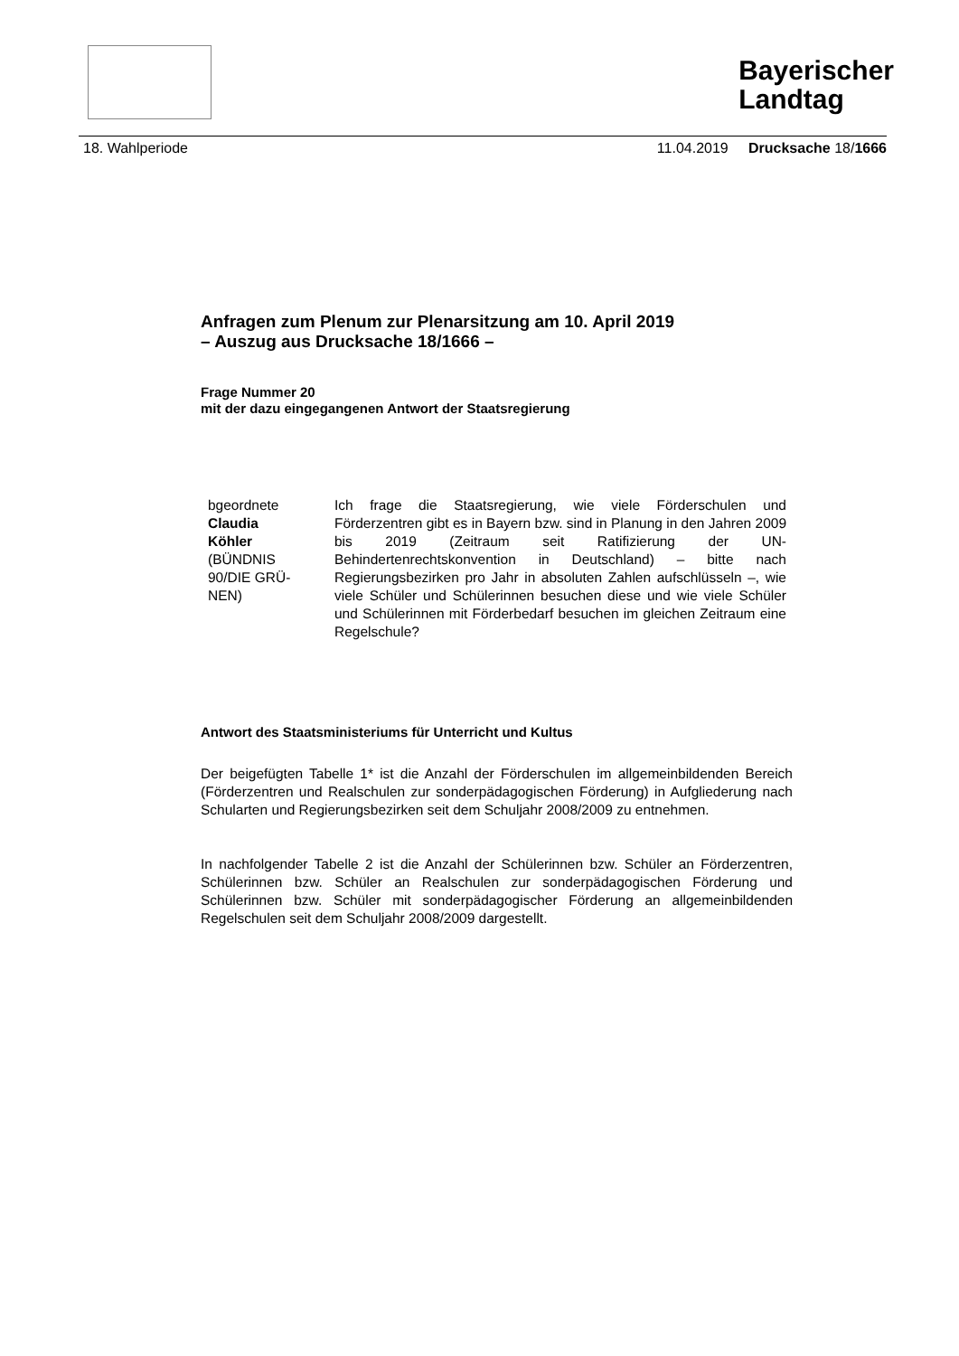Bayerischer
Landtag
18. Wahlperiode 11.04.2019 Drucksache 18/1666
Anfragen zum Plenum zur Plenarsitzung am 10. April 2019
– Auszug aus Drucksache 18/1666 –
Frage Nummer 20
mit der dazu eingegangenen Antwort der Staatsregierung
bgeordnete
Claudia
Köhler
(BÜNDNIS
90/DIE GRÜ-
NEN)
Ich frage die Staatsregierung, wie viele Förderschulen und Förderzentren gibt es in Bayern bzw. sind in Planung in den Jahren 2009 bis 2019 (Zeitraum seit Ratifizierung der UN-Behindertenrechtskonvention in Deutschland) – bitte nach Regierungsbezirken pro Jahr in absoluten Zahlen aufschlüsseln –, wie viele Schüler und Schülerinnen besuchen diese und wie viele Schüler und Schülerinnen mit Förderbedarf besuchen im gleichen Zeitraum eine Regelschule?
Antwort des Staatsministeriums für Unterricht und Kultus
Der beigefügten Tabelle 1* ist die Anzahl der Förderschulen im allgemeinbildenden Bereich (Förderzentren und Realschulen zur sonderpädagogischen Förderung) in Aufgliederung nach Schularten und Regierungsbezirken seit dem Schuljahr 2008/2009 zu entnehmen.
In nachfolgender Tabelle 2 ist die Anzahl der Schülerinnen bzw. Schüler an Förderzentren, Schülerinnen bzw. Schüler an Realschulen zur sonderpädagogischen Förderung und Schülerinnen bzw. Schüler mit sonderpädagogischer Förderung an allgemeinbildenden Regelschulen seit dem Schuljahr 2008/2009 dargestellt.